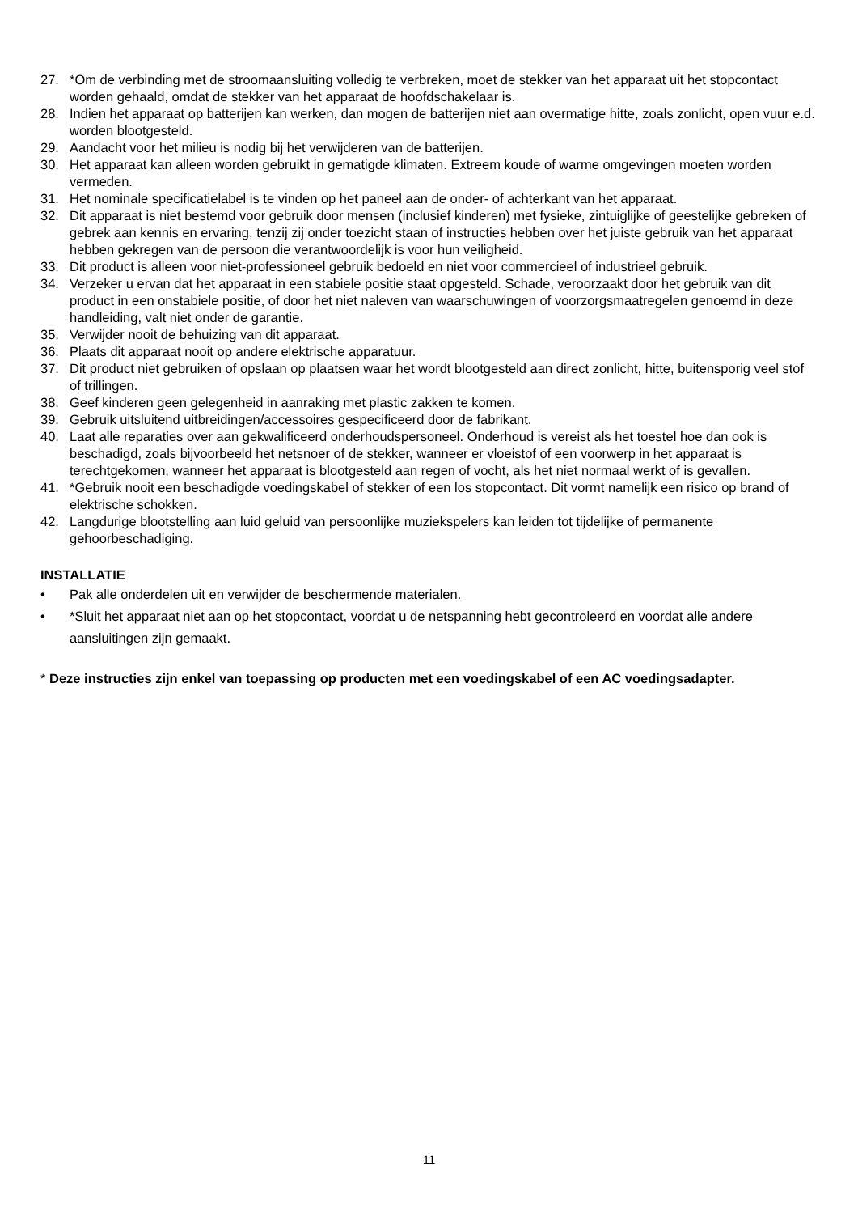27. *Om de verbinding met de stroomaansluiting volledig te verbreken, moet de stekker van het apparaat uit het stopcontact worden gehaald, omdat de stekker van het apparaat de hoofdschakelaar is.
28. Indien het apparaat op batterijen kan werken, dan mogen de batterijen niet aan overmatige hitte, zoals zonlicht, open vuur e.d. worden blootgesteld.
29. Aandacht voor het milieu is nodig bij het verwijderen van de batterijen.
30. Het apparaat kan alleen worden gebruikt in gematigde klimaten. Extreem koude of warme omgevingen moeten worden vermeden.
31. Het nominale specificatielabel is te vinden op het paneel aan de onder- of achterkant van het apparaat.
32. Dit apparaat is niet bestemd voor gebruik door mensen (inclusief kinderen) met fysieke, zintuiglijke of geestelijke gebreken of gebrek aan kennis en ervaring, tenzij zij onder toezicht staan of instructies hebben over het juiste gebruik van het apparaat hebben gekregen van de persoon die verantwoordelijk is voor hun veiligheid.
33. Dit product is alleen voor niet-professioneel gebruik bedoeld en niet voor commercieel of industrieel gebruik.
34. Verzeker u ervan dat het apparaat in een stabiele positie staat opgesteld. Schade, veroorzaakt door het gebruik van dit product in een onstabiele positie, of door het niet naleven van waarschuwingen of voorzorgsmaatregelen genoemd in deze handleiding, valt niet onder de garantie.
35. Verwijder nooit de behuizing van dit apparaat.
36. Plaats dit apparaat nooit op andere elektrische apparatuur.
37. Dit product niet gebruiken of opslaan op plaatsen waar het wordt blootgesteld aan direct zonlicht, hitte, buitensporig veel stof of trillingen.
38. Geef kinderen geen gelegenheid in aanraking met plastic zakken te komen.
39. Gebruik uitsluitend uitbreidingen/accessoires gespecificeerd door de fabrikant.
40. Laat alle reparaties over aan gekwalificeerd onderhoudspersoneel. Onderhoud is vereist als het toestel hoe dan ook is beschadigd, zoals bijvoorbeeld het netsnoer of de stekker, wanneer er vloeistof of een voorwerp in het apparaat is terechtgekomen, wanneer het apparaat is blootgesteld aan regen of vocht, als het niet normaal werkt of is gevallen.
41. *Gebruik nooit een beschadigde voedingskabel of stekker of een los stopcontact. Dit vormt namelijk een risico op brand of elektrische schokken.
42. Langdurige blootstelling aan luid geluid van persoonlijke muziekspelers kan leiden tot tijdelijke of permanente gehoorbeschadiging.
INSTALLATIE
• Pak alle onderdelen uit en verwijder de beschermende materialen.
• *Sluit het apparaat niet aan op het stopcontact, voordat u de netspanning hebt gecontroleerd en voordat alle andere aansluitingen zijn gemaakt.
* Deze instructies zijn enkel van toepassing op producten met een voedingskabel of een AC voedingsadapter.
11